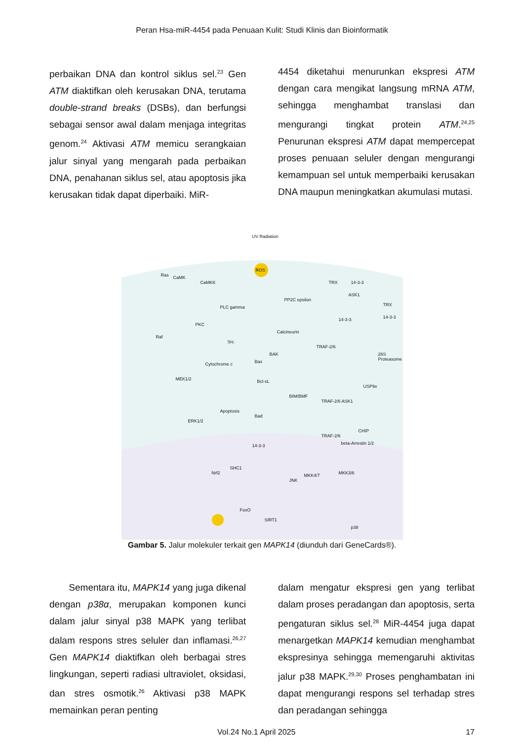Peran Hsa-miR-4454 pada Penuaan Kulit: Studi Klinis dan Bioinformatik
perbaikan DNA dan kontrol siklus sel.<sup>23</sup> Gen ATM diaktifkan oleh kerusakan DNA, terutama double-strand breaks (DSBs), dan berfungsi sebagai sensor awal dalam menjaga integritas genom.<sup>24</sup> Aktivasi ATM memicu serangkaian jalur sinyal yang mengarah pada perbaikan DNA, penahanan siklus sel, atau apoptosis jika kerusakan tidak dapat diperbaiki. MiR-
4454 diketahui menurunkan ekspresi ATM dengan cara mengikat langsung mRNA ATM, sehingga menghambat translasi dan mengurangi tingkat protein ATM.<sup>24,25</sup> Penurunan ekspresi ATM dapat mempercepat proses penuaan seluler dengan mengurangi kemampuan sel untuk memperbaiki kerusakan DNA maupun meningkatkan akumulasi mutasi.
UV Radiation
ROS
Ras CaMK
CaMKK
PLC gamma
PKC
Raf
Src
PP2C epsilon
TRX 14-3-3
ASK1
TRX
14-3-3 14-3-3
Calcineurin
BAK
Bax Cytochrome c
Bcl-xL
TRAF-2/6
26S Proteasome
USP9x
MEK1/2
Apoptosis
BIM/BMF
TRAF-2/6 ASK1
Bad
ERK1/2
TRAF-2/6
CHIP
beta-Arrestin 1/2 14-3-3
Nrf2
SHC1
JNK
MKK4/7 MKK3/6
FoxO
SIRT1
p38
Gambar 5. Jalur molekuler terkait gen MAPK14 (diunduh dari GeneCards®).
Sementara itu, MAPK14 yang juga dikenal dengan p38α, merupakan komponen kunci dalam jalur sinyal p38 MAPK yang terlibat dalam respons stres seluler dan inflamasi.<sup>26,27</sup> Gen MAPK14 diaktifkan oleh berbagai stres lingkungan, seperti radiasi ultraviolet, oksidasi, dan stres osmotik.<sup>26</sup> Aktivasi p38 MAPK memainkan peran penting
dalam mengatur ekspresi gen yang terlibat dalam proses peradangan dan apoptosis, serta pengaturan siklus sel.<sup>28</sup> MiR-4454 juga dapat menargetkan MAPK14 kemudian menghambat ekspresinya sehingga memengaruhi aktivitas jalur p38 MAPK.<sup>29,30</sup> Proses penghambatan ini dapat mengurangi respons sel terhadap stres dan peradangan sehingga
Vol.24 No.1 April 2025 17